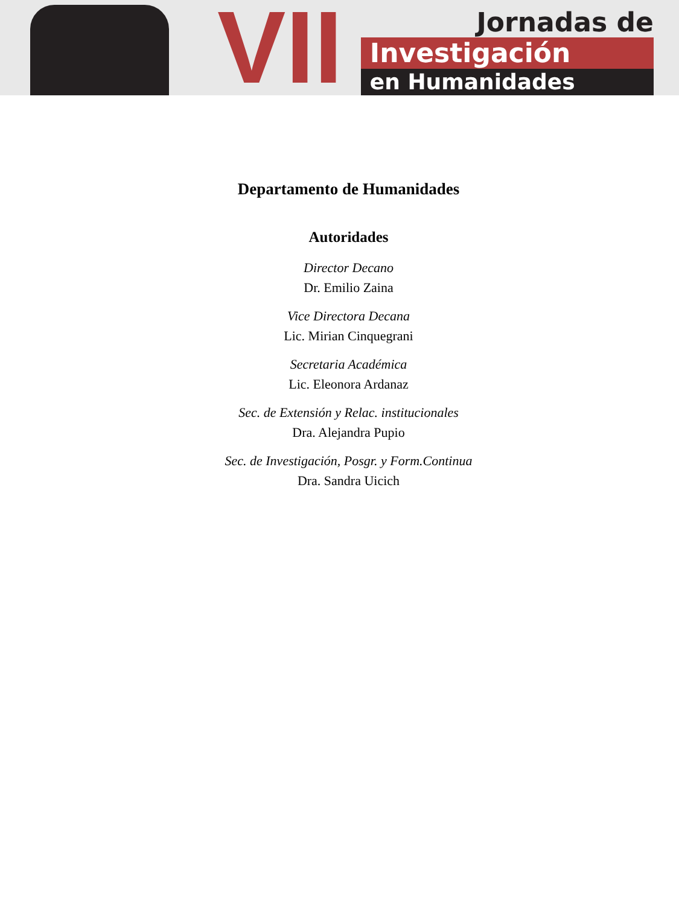VII
Jornadas de
Investigación
en Humanidades
Departamento de Humanidades
Autoridades
Director Decano
Dr. Emilio Zaina
Vice Directora Decana
Lic. Mirian Cinquegrani
Secretaria Académica
Lic. Eleonora Ardanaz
Sec. de Extensión y Relac. institucionales
Dra. Alejandra Pupio
Sec. de Investigación, Posgr. y Form.Continua
Dra. Sandra Uicich